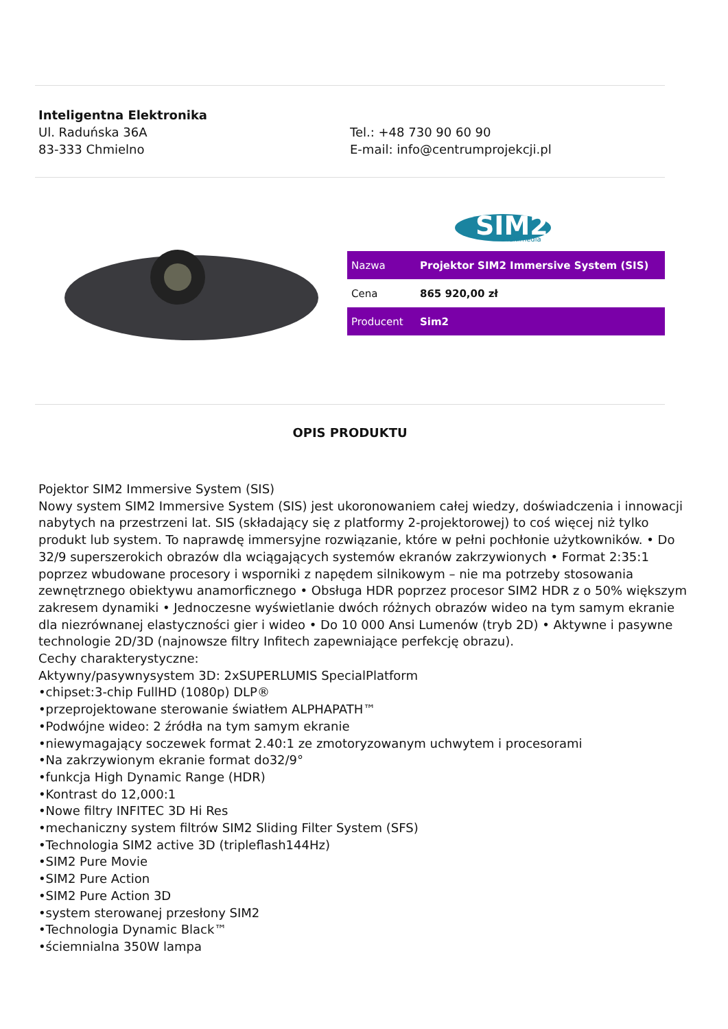Inteligentna Elektronika
Ul. Raduńska 36A
83-333 Chmielno
Tel.: +48 730 90 60 90
E-mail: info@centrumprojekcji.pl
SIM2
Multimedia
| Nazwa | Projektor SIM2 Immersive System (SIS) |
| Cena | 865 920,00 zł |
| Producent | Sim2 |
OPIS PRODUKTU
Pojektor SIM2 Immersive System (SIS)
Nowy system SIM2 Immersive System (SIS) jest ukoronowaniem całej wiedzy, doświadczenia i innowacji nabytych na przestrzeni lat. SIS (składający się z platformy 2-projektorowej) to coś więcej niż tylko produkt lub system. To naprawdę immersyjne rozwiązanie, które w pełni pochłonie użytkowników. • Do 32/9 superszerokich obrazów dla wciągających systemów ekranów zakrzywionych • Format 2:35:1 poprzez wbudowane procesory i wsporniki z napędem silnikowym – nie ma potrzeby stosowania zewnętrznego obiektywu anamorficznego • Obsługa HDR poprzez procesor SIM2 HDR z o 50% większym zakresem dynamiki • Jednoczesne wyświetlanie dwóch różnych obrazów wideo na tym samym ekranie dla niezrównanej elastyczności gier i wideo • Do 10 000 Ansi Lumenów (tryb 2D) • Aktywne i pasywne technologie 2D/3D (najnowsze filtry Infitech zapewniające perfekcję obrazu).
Cechy charakterystyczne:
Aktywny/pasywnysystem 3D: 2xSUPERLUMIS SpecialPlatform
•chipset:3-chip FullHD (1080p) DLP®
•przeprojektowane sterowanie światłem ALPHAPATH™
•Podwójne wideo: 2 źródła na tym samym ekranie
•niewymagający soczewek format 2.40:1 ze zmotoryzowanym uchwytem i procesorami
•Na zakrzywionym ekranie format do32/9°
•funkcja High Dynamic Range (HDR)
•Kontrast do 12,000:1
•Nowe filtry INFITEC 3D Hi Res
•mechaniczny system filtrów SIM2 Sliding Filter System (SFS)
•Technologia SIM2 active 3D (tripleflash144Hz)
•SIM2 Pure Movie
•SIM2 Pure Action
•SIM2 Pure Action 3D
•system sterowanej przesłony SIM2
•Technologia Dynamic Black™
•ściemnialna 350W lampa